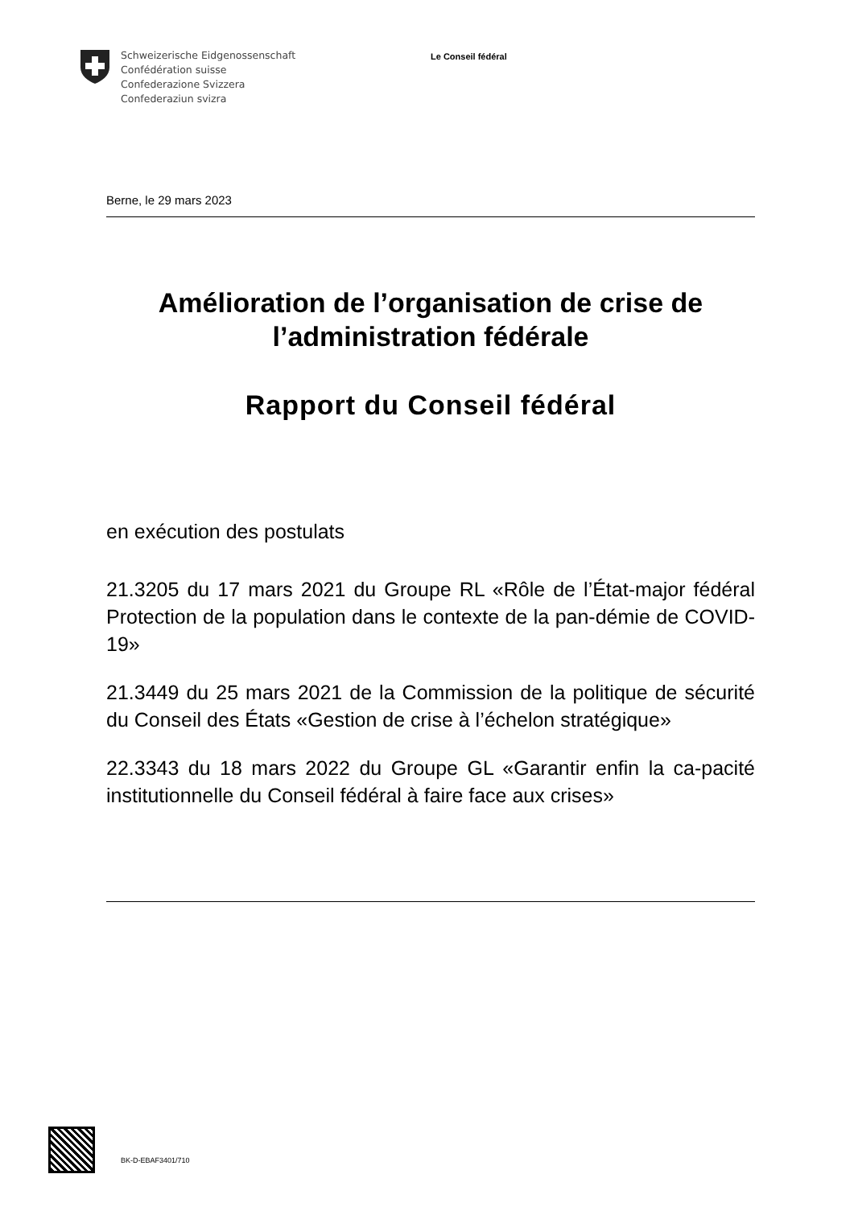Schweizerische Eidgenossenschaft
Confédération suisse
Confederazione Svizzera
Confederaziun svizra
Le Conseil fédéral
Berne, le 29 mars 2023
Amélioration de l’organisation de crise de l’administration fédérale
Rapport du Conseil fédéral
en exécution des postulats
21.3205 du 17 mars 2021 du Groupe RL «Rôle de l’État-major fédéral Protection de la population dans le contexte de la pan-démie de COVID-19»
21.3449 du 25 mars 2021 de la Commission de la politique de sécurité du Conseil des États «Gestion de crise à l’échelon stratégique»
22.3343 du 18 mars 2022 du Groupe GL «Garantir enfin la ca-pacité institutionnelle du Conseil fédéral à faire face aux crises»
BK-D-EBAF3401/710